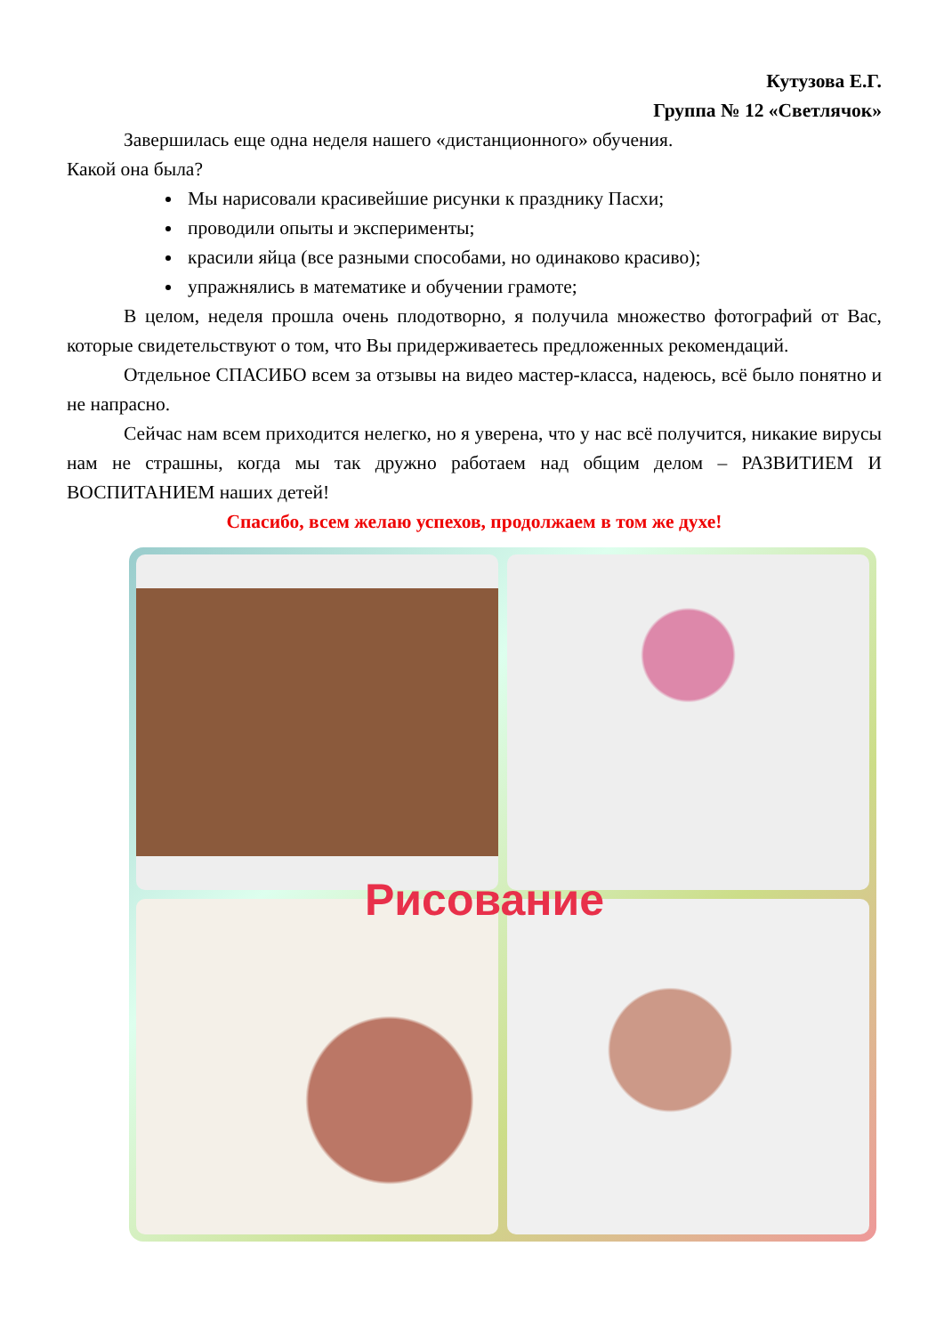Кутузова Е.Г.
Группа № 12 «Светлячок»
Завершилась еще одна неделя нашего «дистанционного» обучения.
Какой она была?
Мы нарисовали красивейшие рисунки к празднику Пасхи;
проводили опыты и эксперименты;
красили яйца (все разными способами, но одинаково красиво);
упражнялись в математике и обучении грамоте;
В целом, неделя прошла очень плодотворно, я получила множество фотографий от Вас, которые свидетельствуют о том, что Вы придерживаетесь предложенных рекомендаций.
Отдельное СПАСИБО всем за отзывы на видео мастер-класса, надеюсь, всё было понятно и не напрасно.
Сейчас нам всем приходится нелегко, но я уверена, что у нас всё получится, никакие вирусы нам не страшны, когда мы так дружно работаем над общим делом – РАЗВИТИЕМ И ВОСПИТАНИЕМ наших детей!
Спасибо, всем желаю успехов, продолжаем в том же духе!
Рисование